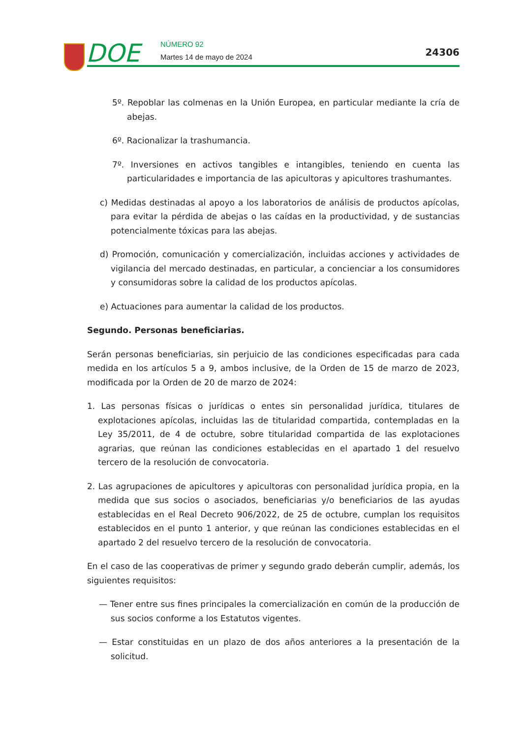DOE NÚMERO 92
Martes 14 de mayo de 2024 24306
5º. Repoblar las colmenas en la Unión Europea, en particular mediante la cría de abejas.
6º. Racionalizar la trashumancia.
7º. Inversiones en activos tangibles e intangibles, teniendo en cuenta las particularidades e importancia de las apicultoras y apicultores trashumantes.
c) Medidas destinadas al apoyo a los laboratorios de análisis de productos apícolas, para evitar la pérdida de abejas o las caídas en la productividad, y de sustancias potencialmente tóxicas para las abejas.
d) Promoción, comunicación y comercialización, incluidas acciones y actividades de vigilancia del mercado destinadas, en particular, a concienciar a los consumidores y consumidoras sobre la calidad de los productos apícolas.
e) Actuaciones para aumentar la calidad de los productos.
Segundo. Personas beneficiarias.
Serán personas beneficiarias, sin perjuicio de las condiciones especificadas para cada medida en los artículos 5 a 9, ambos inclusive, de la Orden de 15 de marzo de 2023, modificada por la Orden de 20 de marzo de 2024:
1. Las personas físicas o jurídicas o entes sin personalidad jurídica, titulares de explotaciones apícolas, incluidas las de titularidad compartida, contempladas en la Ley 35/2011, de 4 de octubre, sobre titularidad compartida de las explotaciones agrarias, que reúnan las condiciones establecidas en el apartado 1 del resuelvo tercero de la resolución de convocatoria.
2. Las agrupaciones de apicultores y apicultoras con personalidad jurídica propia, en la medida que sus socios o asociados, beneficiarias y/o beneficiarios de las ayudas establecidas en el Real Decreto 906/2022, de 25 de octubre, cumplan los requisitos establecidos en el punto 1 anterior, y que reúnan las condiciones establecidas en el apartado 2 del resuelvo tercero de la resolución de convocatoria.
En el caso de las cooperativas de primer y segundo grado deberán cumplir, además, los siguientes requisitos:
— Tener entre sus fines principales la comercialización en común de la producción de sus socios conforme a los Estatutos vigentes.
— Estar constituidas en un plazo de dos años anteriores a la presentación de la solicitud.